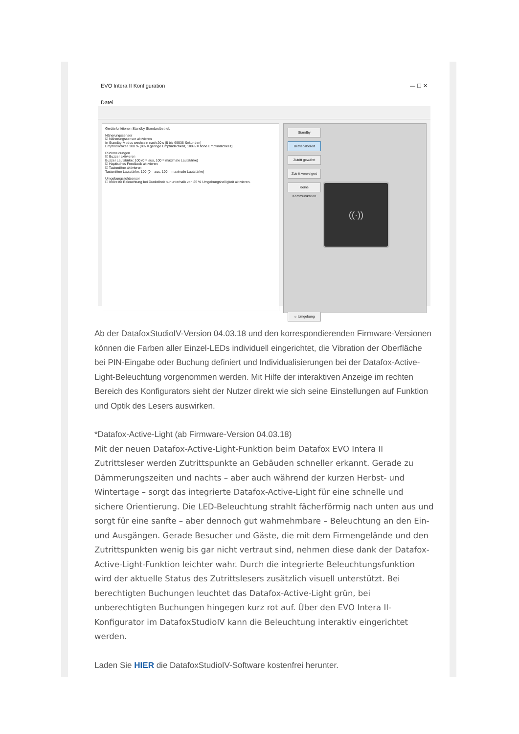EVO Intera II Konfiguration — ☐ ✕
Datei
Gerätefunktionen Standby Standardbetrieb
Näherungssensor
☑ Näherungssensor aktivieren
In Standby-Modus wechseln nach 20 s (5 bis 65535 Sekunden)
Empfindlichkeit 100 % (0% = geringe Empfindlichkeit, 100% = hohe Empfindlichkeit)
Rückmeldungen
☑ Buzzer aktivieren
Buzzer Lautstärke: 100 (0 = aus, 100 = maximale Lautstärke)
☑ Haptisches Feedback aktivieren
☑ Tastentöne aktivieren
Tastentöne Lautstärke: 100 (0 = aus, 100 = maximale Lautstärke)
Umgebungslichtsensor
☐ Indirekte Beleuchtung bei Dunkelheit nur unterhalb von 25 % Umgebungshelligkeit aktivieren.
Standby
Betriebsbereit
Zutritt gewährt
Zutritt verweigert
Keine Kommunikation
((·))
☼ Umgebung
Ab der DatafoxStudioIV-Version 04.03.18 und den korrespondierenden Firmware-Versionen können die Farben aller Einzel-LEDs individuell eingerichtet, die Vibration der Oberfläche bei PIN-Eingabe oder Buchung definiert und Individualisierungen bei der Datafox-Active-Light-Beleuchtung vorgenommen werden. Mit Hilfe der interaktiven Anzeige im rechten Bereich des Konfigurators sieht der Nutzer direkt wie sich seine Einstellungen auf Funktion und Optik des Lesers auswirken.
*Datafox-Active-Light (ab Firmware-Version 04.03.18)
Mit der neuen Datafox-Active-Light-Funktion beim Datafox EVO Intera II Zutrittsleser werden Zutrittspunkte an Gebäuden schneller erkannt. Gerade zu Dämmerungszeiten und nachts – aber auch während der kurzen Herbst- und Wintertage – sorgt das integrierte Datafox-Active-Light für eine schnelle und sichere Orientierung. Die LED-Beleuchtung strahlt fächerförmig nach unten aus und sorgt für eine sanfte – aber dennoch gut wahrnehmbare – Beleuchtung an den Ein- und Ausgängen. Gerade Besucher und Gäste, die mit dem Firmengelände und den Zutrittspunkten wenig bis gar nicht vertraut sind, nehmen diese dank der Datafox-Active-Light-Funktion leichter wahr. Durch die integrierte Beleuchtungsfunktion wird der aktuelle Status des Zutrittslesers zusätzlich visuell unterstützt. Bei berechtigten Buchungen leuchtet das Datafox-Active-Light grün, bei unberechtigten Buchungen hingegen kurz rot auf. Über den EVO Intera II-Konfigurator im DatafoxStudioIV kann die Beleuchtung interaktiv eingerichtet werden.
Laden Sie HIER die DatafoxStudioIV-Software kostenfrei herunter.